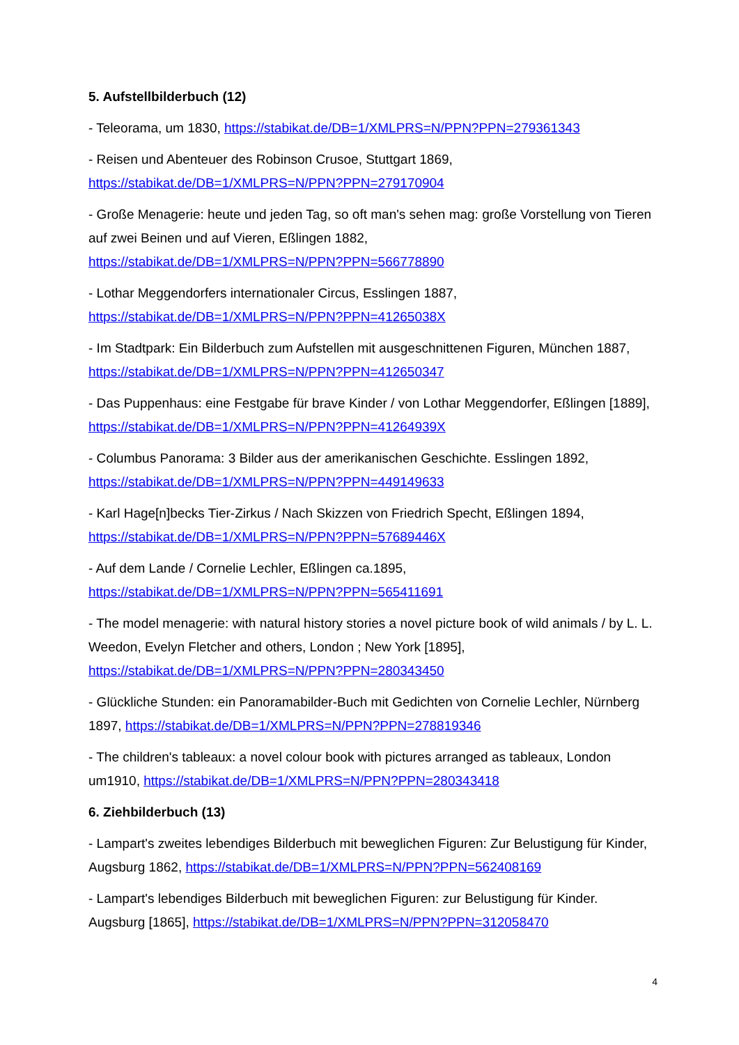5. Aufstellbilderbuch (12)
- Teleorama, um 1830, https://stabikat.de/DB=1/XMLPRS=N/PPN?PPN=279361343
- Reisen und Abenteuer des Robinson Crusoe, Stuttgart 1869,
https://stabikat.de/DB=1/XMLPRS=N/PPN?PPN=279170904
- Große Menagerie: heute und jeden Tag, so oft man's sehen mag: große Vorstellung von Tieren auf zwei Beinen und auf Vieren, Eßlingen 1882,
https://stabikat.de/DB=1/XMLPRS=N/PPN?PPN=566778890
- Lothar Meggendorfers internationaler Circus, Esslingen 1887,
https://stabikat.de/DB=1/XMLPRS=N/PPN?PPN=41265038X
- Im Stadtpark: Ein Bilderbuch zum Aufstellen mit ausgeschnittenen Figuren, München 1887,
https://stabikat.de/DB=1/XMLPRS=N/PPN?PPN=412650347
- Das Puppenhaus: eine Festgabe für brave Kinder / von Lothar Meggendorfer, Eßlingen [1889], https://stabikat.de/DB=1/XMLPRS=N/PPN?PPN=41264939X
- Columbus Panorama: 3 Bilder aus der amerikanischen Geschichte. Esslingen 1892,
https://stabikat.de/DB=1/XMLPRS=N/PPN?PPN=449149633
- Karl Hage[n]becks Tier-Zirkus / Nach Skizzen von Friedrich Specht, Eßlingen 1894,
https://stabikat.de/DB=1/XMLPRS=N/PPN?PPN=57689446X
- Auf dem Lande / Cornelie Lechler, Eßlingen ca.1895,
https://stabikat.de/DB=1/XMLPRS=N/PPN?PPN=565411691
- The model menagerie: with natural history stories a novel picture book of wild animals / by L. L. Weedon, Evelyn Fletcher and others, London ; New York [1895],
https://stabikat.de/DB=1/XMLPRS=N/PPN?PPN=280343450
- Glückliche Stunden: ein Panoramabilder-Buch mit Gedichten von Cornelie Lechler, Nürnberg 1897, https://stabikat.de/DB=1/XMLPRS=N/PPN?PPN=278819346
- The children's tableaux: a novel colour book with pictures arranged as tableaux, London um1910, https://stabikat.de/DB=1/XMLPRS=N/PPN?PPN=280343418
6. Ziehbilderbuch (13)
- Lampart's zweites lebendiges Bilderbuch mit beweglichen Figuren: Zur Belustigung für Kinder, Augsburg 1862, https://stabikat.de/DB=1/XMLPRS=N/PPN?PPN=562408169
- Lampart's lebendiges Bilderbuch mit beweglichen Figuren: zur Belustigung für Kinder. Augsburg [1865], https://stabikat.de/DB=1/XMLPRS=N/PPN?PPN=312058470
4